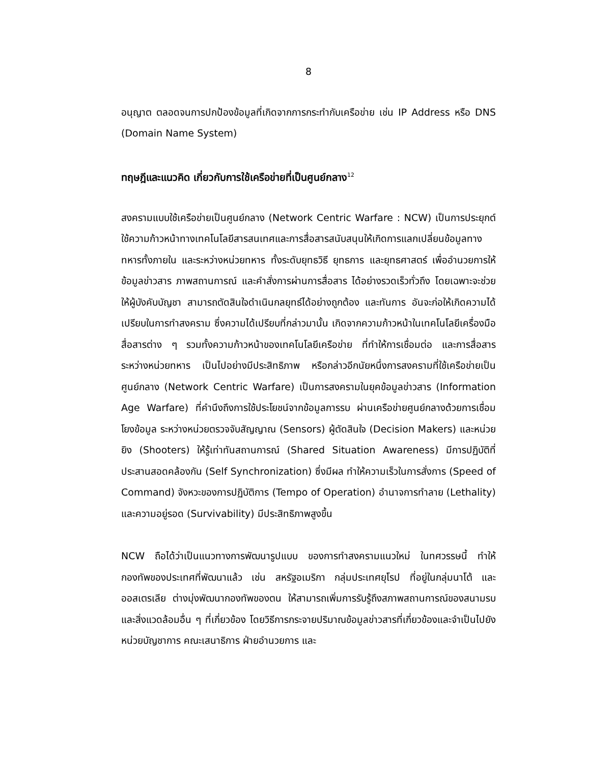8
อนุญาต ตลอดจนการปกป้องข้อมูลที่เกิดจากการกระทำกับเครือข่าย เช่น IP Address หรือ DNS (Domain Name System)
ทฤษฎีและแนวคิด เกี่ยวกับการใช้เครือข่ายที่เป็นศูนย์กลาง<sup>12</sup>
สงครามแบบใช้เครือข่ายเป็นศูนย์กลาง (Network Centric Warfare : NCW) เป็นการประยุกต์ใช้ความก้าวหน้าทางเทคโนโลยีสารสนเทศและการสื่อสารสนับสนุนให้เกิดการแลกเปลี่ยนข้อมูลทางทหารทั้งภายใน และระหว่างหน่วยทหาร ทั้งระดับยุทธวิธี ยุทธการ และยุทธศาสตร์ เพื่ออำนวยการให้ข้อมูลข่าวสาร ภาพสถานการณ์ และคำสั่งการผ่านการสื่อสาร ได้อย่างรวดเร็วทั่วถึง โดยเฉพาะจะช่วยให้ผู้บังคับบัญชา สามารถตัดสินใจดำเนินกลยุทธ์ได้อย่างถูกต้อง และทันการ อันจะก่อให้เกิดความได้เปรียบในการทำสงคราม ซึ่งความได้เปรียบที่กล่าวมานั้น เกิดจากความก้าวหน้าในเทคโนโลยีเครื่องมือสื่อสารต่าง ๆ รวมทั้งความก้าวหน้าของเทคโนโลยีเครือข่าย ที่ทำให้การเชื่อมต่อ และการสื่อสารระหว่างหน่วยทหาร เป็นไปอย่างมีประสิทธิภาพ หรือกล่าวอีกนัยหนึ่งการสงครามที่ใช้เครือข่ายเป็นศูนย์กลาง (Network Centric Warfare) เป็นการสงครามในยุคข้อมูลข่าวสาร (Information Age Warfare) ที่คำนึงถึงการใช้ประโยชน์จากข้อมูลการรบ ผ่านเครือข่ายศูนย์กลางด้วยการเชื่อมโยงข้อมูล ระหว่างหน่วยตรวจจับสัญญาณ (Sensors) ผู้ตัดสินใจ (Decision Makers) และหน่วยยิง (Shooters) ให้รู้เท่าทันสถานการณ์ (Shared Situation Awareness) มีการปฏิบัติที่ประสานสอดคล้องกัน (Self Synchronization) ซึ่งมีผล ทำให้ความเร็วในการสั่งการ (Speed of Command) จังหวะของการปฏิบัติการ (Tempo of Operation) อำนาจการทำลาย (Lethality) และความอยู่รอด (Survivability) มีประสิทธิภาพสูงขึ้น
NCW ถือได้ว่าเป็นแนวทางการพัฒนารูปแบบ ของการทำสงครามแนวใหม่ ในทศวรรษนี้ ทำให้กองทัพของประเทศที่พัฒนาแล้ว เช่น สหรัฐอเมริกา กลุ่มประเทศยุโรป ที่อยู่ในกลุ่มนาโต้ และออสเตรเลีย ต่างมุ่งพัฒนากองทัพของตน ให้สามารถเพิ่มการรับรู้ถึงสภาพสถานการณ์ของสนามรบและสิ่งแวดล้อมอื่น ๆ ที่เกี่ยวข้อง โดยวิธีการกระจายปริมาณข้อมูลข่าวสารที่เกี่ยวข้องและจำเป็นไปยังหน่วยบัญชาการ คณะเสนาธิการ ฝ่ายอำนวยการ และ